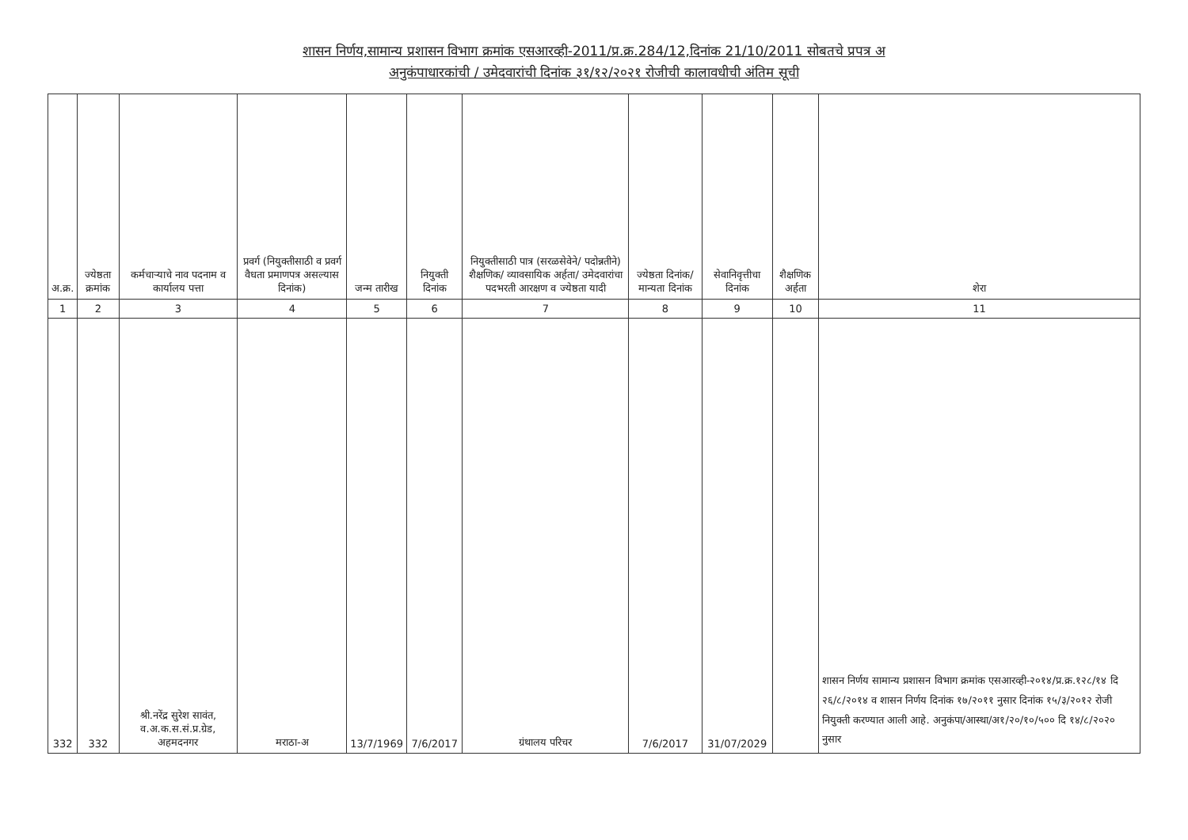शासन निर्णय,सामान्य प्रशासन विभाग क्रमांक एसआरव्ही-2011/प्र.क्र.284/12,दिनांक 21/10/2011 सोबतचे प्रपत्र अ
अनुकंपाधारकांची / उमेदवारांची दिनांक ३१/१२/२०२१ रोजीची कालावधीची अंतिम सूची
| अ.क्र. | ज्येष्ठता क्रमांक | कर्मचाऱ्याचे नाव पदनाम व कार्यालय पत्ता | प्रवर्ग (नियुक्तीसाठी व प्रवर्ग वैधता प्रमाणपत्र असल्यास दिनांक) | जन्म तारीख | नियुक्ती दिनांक | नियुक्तीसाठी पात्र (सरळसेवेने/ पदोन्नतीने) शैक्षणिक/ व्यावसायिक अर्हता/ उमेदवारांचा पदभरती आरक्षण व ज्येष्ठता यादी | ज्येष्ठता दिनांक/ मान्यता दिनांक | सेवानिवृत्तीचा दिनांक | शैक्षणिक अर्हता | शेरा |
| --- | --- | --- | --- | --- | --- | --- | --- | --- | --- | --- |
| 1 | 2 | 3 | 4 | 5 | 6 | 7 | 8 | 9 | 10 | 11 |
| 332 | 332 | श्री.नरेंद्र सुरेश सावंत, व.अ.क.स.सं.प्र.ग्रेड, अहमदनगर | मराठा-अ | 13/7/1969 | 7/6/2017 | ग्रंथालय परिचर | 7/6/2017 | 31/07/2029 | | शासन निर्णय सामान्य प्रशासन विभाग क्रमांक एसआरव्ही-२०१४/प्र.क्र.१२८/१४ दि २६/८/२०१४ व शासन निर्णय दिनांक १७/२०११ नुसार दिनांक १५/३/२०१२ रोजी नियुक्ती करण्यात आली आहे. अनुकंपा/आस्था/अ१/२०/१०/५०० दि १४/८/२०२० नुसार |